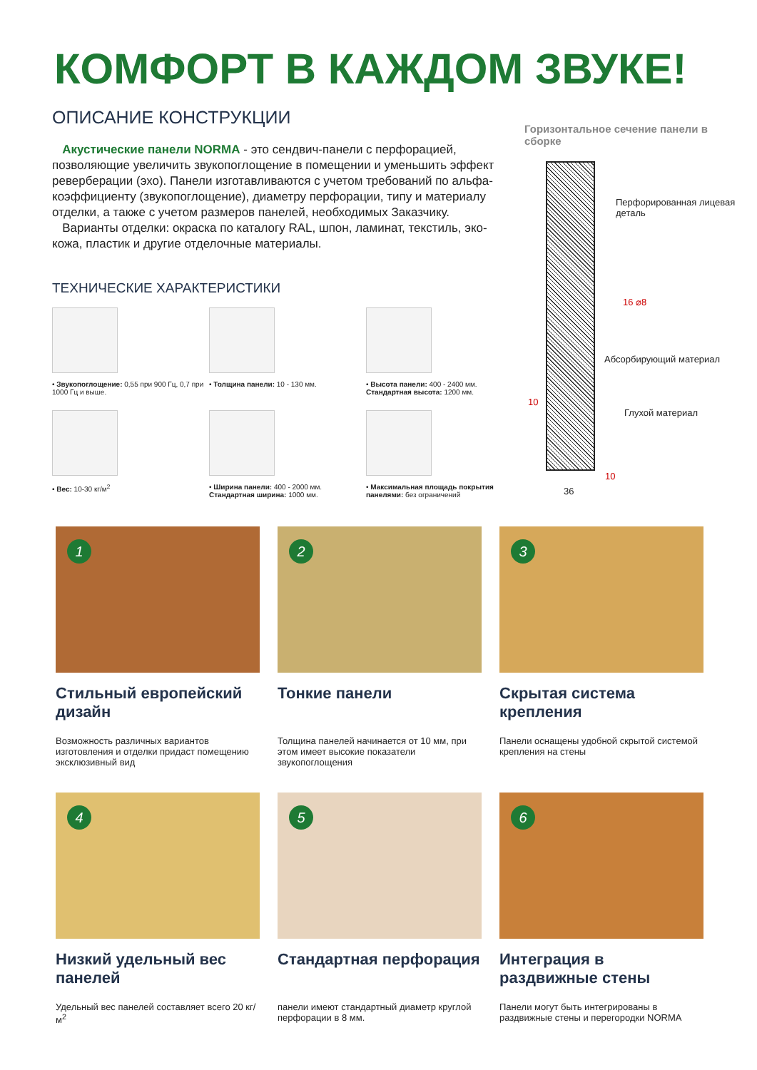КОМФОРТ В КАЖДОМ ЗВУКЕ!
ОПИСАНИЕ КОНСТРУКЦИИ
Акустические панели NORMA - это сендвич-панели с перфорацией, позволяющие увеличить звукопоглощение в помещении и уменьшить эффект реверберации (эхо). Панели изготавливаются с учетом требований по альфа-коэффициенту (звукопоглощение), диаметру перфорации, типу и материалу отделки, а также с учетом размеров панелей, необходимых Заказчику.
Варианты отделки: окраска по каталогу RAL, шпон, ламинат, текстиль, эко-кожа, пластик и другие отделочные материалы.
ТЕХНИЧЕСКИЕ ХАРАКТЕРИСТИКИ
• Звукопоглощение: 0,55 при 900 Гц, 0,7 при 1000 Гц и выше.
• Толщина панели: 10 - 130 мм.
• Высота панели: 400 - 2400 мм. Стандартная высота: 1200 мм.
• Вес: 10-30 кг/м<sup>2</sup>
• Ширина панели: 400 - 2000 мм. Стандартная ширина: 1000 мм.
• Максимальная площадь покрытия панелями: без ограничений
Горизонтальное сечение панели в сборке
Перфорированная лицевая деталь
Абсорбирующий материал
Глухой материал
16 ⌀8
10
10
36
1
Стильный европейский дизайн
Возможность различных вариантов изготовления и отделки придаст помещению эксклюзивный вид
2
Тонкие панели
Толщина панелей начинается от 10 мм, при этом имеет высокие показатели звукопоглощения
3
Скрытая система крепления
Панели оснащены удобной скрытой системой крепления на стены
4
Низкий удельный вес панелей
Удельный вес панелей составляет всего 20 кг/м<sup>2</sup>
5
Стандартная перфорация
панели имеют стандартный диаметр круглой перфорации в 8 мм.
6
Интеграция в раздвижные стены
Панели могут быть интегрированы в раздвижные стены и перегородки NORMA